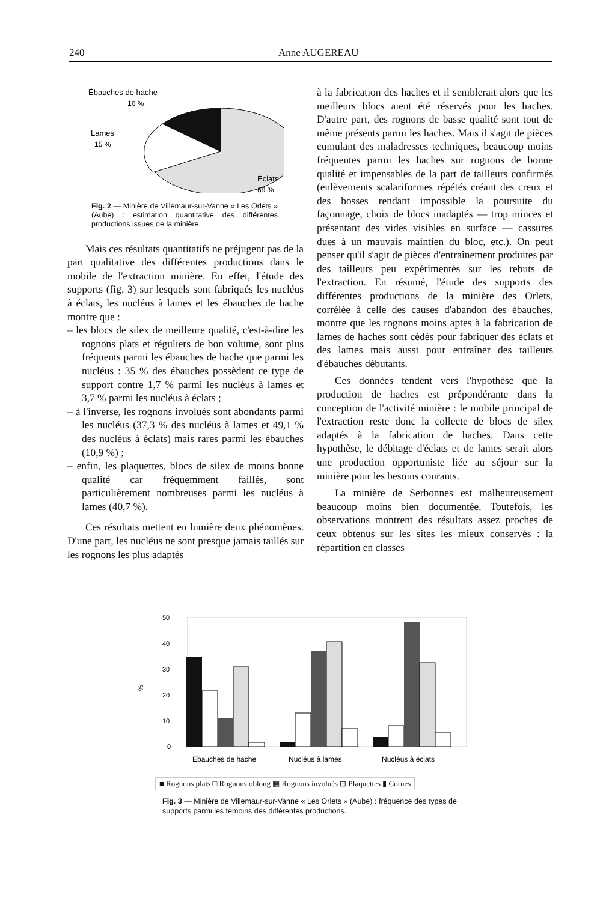240 Anne AUGEREAU
Ébauches de hache
16 %
Lames
15 %
Éclats
69 %
Fig. 2 — Minière de Villemaur-sur-Vanne « Les Orlets » (Aube) : estimation quantitative des différentes productions issues de la minière.
Mais ces résultats quantitatifs ne préjugent pas de la part qualitative des différentes productions dans le mobile de l'extraction minière. En effet, l'étude des supports (fig. 3) sur lesquels sont fabriqués les nucléus à éclats, les nucléus à lames et les ébauches de hache montre que :
– les blocs de silex de meilleure qualité, c'est-à-dire les rognons plats et réguliers de bon volume, sont plus fréquents parmi les ébauches de hache que parmi les nucléus : 35 % des ébauches possèdent ce type de support contre 1,7 % parmi les nucléus à lames et 3,7 % parmi les nucléus à éclats ;
– à l'inverse, les rognons involués sont abondants parmi les nucléus (37,3 % des nucléus à lames et 49,1 % des nucléus à éclats) mais rares parmi les ébauches (10,9 %) ;
– enfin, les plaquettes, blocs de silex de moins bonne qualité car fréquemment faillés, sont particulièrement nombreuses parmi les nucléus à lames (40,7 %).
Ces résultats mettent en lumière deux phénomènes. D'une part, les nucléus ne sont presque jamais taillés sur les rognons les plus adaptés
à la fabrication des haches et il semblerait alors que les meilleurs blocs aient été réservés pour les haches. D'autre part, des rognons de basse qualité sont tout de même présents parmi les haches. Mais il s'agit de pièces cumulant des maladresses techniques, beaucoup moins fréquentes parmi les haches sur rognons de bonne qualité et impensables de la part de tailleurs confirmés (enlèvements scalariformes répétés créant des creux et des bosses rendant impossible la poursuite du façonnage, choix de blocs inadaptés — trop minces et présentant des vides visibles en surface — cassures dues à un mauvais maintien du bloc, etc.). On peut penser qu'il s'agit de pièces d'entraînement produites par des tailleurs peu expérimentés sur les rebuts de l'extraction. En résumé, l'étude des supports des différentes productions de la minière des Orlets, corrélée à celle des causes d'abandon des ébauches, montre que les rognons moins aptes à la fabrication de lames de haches sont cédés pour fabriquer des éclats et des lames mais aussi pour entraîner des tailleurs d'ébauches débutants.
Ces données tendent vers l'hypothèse que la production de haches est prépondérante dans la conception de l'activité minière : le mobile principal de l'extraction reste donc la collecte de blocs de silex adaptés à la fabrication de haches. Dans cette hypothèse, le débitage d'éclats et de lames serait alors une production opportuniste liée au séjour sur la minière pour les besoins courants.
La minière de Serbonnes est malheureusement beaucoup moins bien documentée. Toutefois, les observations montrent des résultats assez proches de ceux obtenus sur les sites les mieux conservés : la répartition en classes
%
50
40
30
20
10
0
Ebauches de hache
Nucléus à lames
Nucléus à éclats
■ Rognons plats □ Rognons oblong ▦ Rognons involués ⊡ Plaquettes ▮ Cornes
Fig. 3 — Minière de Villemaur-sur-Vanne « Les Orlets » (Aube) : fréquence des types de supports parmi les témoins des différentes productions.